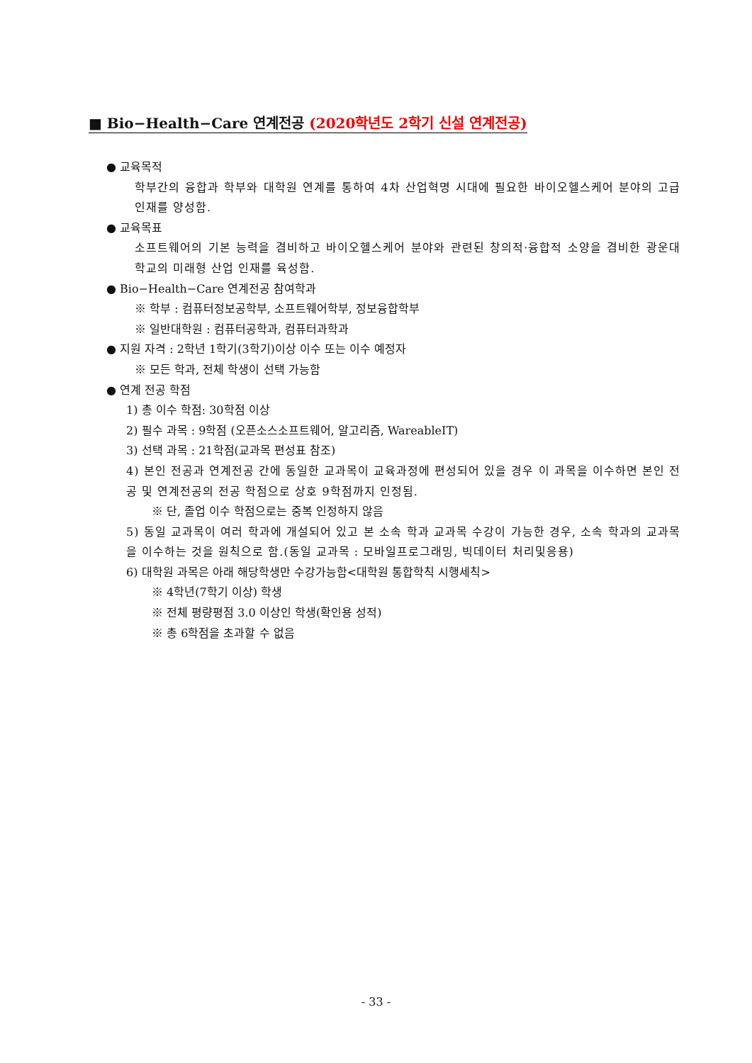■ Bio−Health−Care 연계전공 (2020학년도 2학기 신설 연계전공)
● 교육목적
학부간의 융합과 학부와 대학원 연계를 통하여 4차 산업혁명 시대에 필요한 바이오헬스케어 분야의 고급 인재를 양성함.
● 교육목표
소프트웨어의 기본 능력을 겸비하고 바이오헬스케어 분야와 관련된 창의적·융합적 소양을 겸비한 광운대학교의 미래형 산업 인재를 육성함.
● Bio−Health−Care 연계전공 참여학과
※ 학부 : 컴퓨터정보공학부, 소프트웨어학부, 정보융합학부
※ 일반대학원 : 컴퓨터공학과, 컴퓨터과학과
● 지원 자격 : 2학년 1학기(3학기)이상 이수 또는 이수 예정자
※ 모든 학과, 전체 학생이 선택 가능함
● 연계 전공 학점
1) 총 이수 학점: 30학점 이상
2) 필수 과목 : 9학점 (오픈소스소프트웨어, 알고리즘, WareableIT)
3) 선택 과목 : 21학점(교과목 편성표 참조)
4) 본인 전공과 연계전공 간에 동일한 교과목이 교육과정에 편성되어 있을 경우 이 과목을 이수하면 본인 전공 및 연계전공의 전공 학점으로 상호 9학점까지 인정됨.
※ 단, 졸업 이수 학점으로는 중복 인정하지 않음
5) 동일 교과목이 여러 학과에 개설되어 있고 본 소속 학과 교과목 수강이 가능한 경우, 소속 학과의 교과목을 이수하는 것을 원칙으로 함.(동일 교과목 : 모바일프로그래밍, 빅데이터 처리및응용)
6) 대학원 과목은 아래 해당학생만 수강가능함<대학원 통합학칙 시행세칙>
※ 4학년(7학기 이상) 학생
※ 전체 평량평점 3.0 이상인 학생(확인용 성적)
※ 총 6학점을 초과할 수 없음
- 33 -